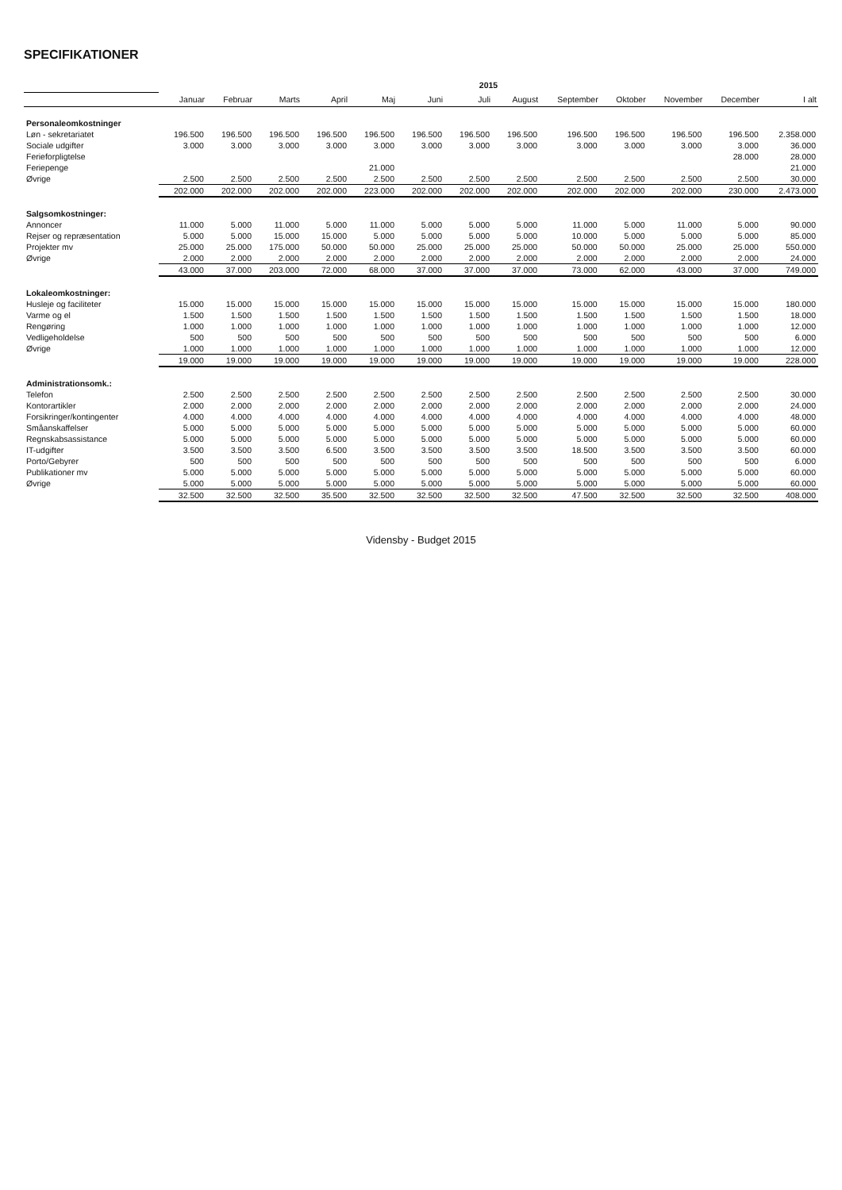SPECIFIKATIONER
| | 2015 | | | | | | | | | | | | |
| --- | --- | --- | --- | --- | --- | --- | --- | --- | --- | --- | --- | --- | --- |
| | Januar | Februar | Marts | April | Maj | Juni | Juli | August | September | Oktober | November | December | I alt |
| Personaleomkostninger | | | | | | | | | | | | | |
| Løn - sekretariatet | 196.500 | 196.500 | 196.500 | 196.500 | 196.500 | 196.500 | 196.500 | 196.500 | 196.500 | 196.500 | 196.500 | 196.500 | 2.358.000 |
| Sociale udgifter | 3.000 | 3.000 | 3.000 | 3.000 | 3.000 | 3.000 | 3.000 | 3.000 | 3.000 | 3.000 | 3.000 | 3.000 | 36.000 |
| Ferieforpligtelse | | | | | | | | | | | | 28.000 | 28.000 |
| Feriepenge | | | | | 21.000 | | | | | | | | 21.000 |
| Øvrige | 2.500 | 2.500 | 2.500 | 2.500 | 2.500 | 2.500 | 2.500 | 2.500 | 2.500 | 2.500 | 2.500 | 2.500 | 30.000 |
| | 202.000 | 202.000 | 202.000 | 202.000 | 223.000 | 202.000 | 202.000 | 202.000 | 202.000 | 202.000 | 202.000 | 230.000 | 2.473.000 |
| Salgsomkostninger: | | | | | | | | | | | | | |
| Annoncer | 11.000 | 5.000 | 11.000 | 5.000 | 11.000 | 5.000 | 5.000 | 5.000 | 11.000 | 5.000 | 11.000 | 5.000 | 90.000 |
| Rejser og repræsentation | 5.000 | 5.000 | 15.000 | 15.000 | 5.000 | 5.000 | 5.000 | 5.000 | 10.000 | 5.000 | 5.000 | 5.000 | 85.000 |
| Projekter mv | 25.000 | 25.000 | 175.000 | 50.000 | 50.000 | 25.000 | 25.000 | 25.000 | 50.000 | 50.000 | 25.000 | 25.000 | 550.000 |
| Øvrige | 2.000 | 2.000 | 2.000 | 2.000 | 2.000 | 2.000 | 2.000 | 2.000 | 2.000 | 2.000 | 2.000 | 2.000 | 24.000 |
| | 43.000 | 37.000 | 203.000 | 72.000 | 68.000 | 37.000 | 37.000 | 37.000 | 73.000 | 62.000 | 43.000 | 37.000 | 749.000 |
| Lokaleomkostninger: | | | | | | | | | | | | | |
| Husleje og faciliteter | 15.000 | 15.000 | 15.000 | 15.000 | 15.000 | 15.000 | 15.000 | 15.000 | 15.000 | 15.000 | 15.000 | 15.000 | 180.000 |
| Varme og el | 1.500 | 1.500 | 1.500 | 1.500 | 1.500 | 1.500 | 1.500 | 1.500 | 1.500 | 1.500 | 1.500 | 1.500 | 18.000 |
| Rengøring | 1.000 | 1.000 | 1.000 | 1.000 | 1.000 | 1.000 | 1.000 | 1.000 | 1.000 | 1.000 | 1.000 | 1.000 | 12.000 |
| Vedligeholdelse | 500 | 500 | 500 | 500 | 500 | 500 | 500 | 500 | 500 | 500 | 500 | 500 | 6.000 |
| Øvrige | 1.000 | 1.000 | 1.000 | 1.000 | 1.000 | 1.000 | 1.000 | 1.000 | 1.000 | 1.000 | 1.000 | 1.000 | 12.000 |
| | 19.000 | 19.000 | 19.000 | 19.000 | 19.000 | 19.000 | 19.000 | 19.000 | 19.000 | 19.000 | 19.000 | 19.000 | 228.000 |
| Administrationsomk.: | | | | | | | | | | | | | |
| Telefon | 2.500 | 2.500 | 2.500 | 2.500 | 2.500 | 2.500 | 2.500 | 2.500 | 2.500 | 2.500 | 2.500 | 2.500 | 30.000 |
| Kontorartikler | 2.000 | 2.000 | 2.000 | 2.000 | 2.000 | 2.000 | 2.000 | 2.000 | 2.000 | 2.000 | 2.000 | 2.000 | 24.000 |
| Forsikringer/kontingenter | 4.000 | 4.000 | 4.000 | 4.000 | 4.000 | 4.000 | 4.000 | 4.000 | 4.000 | 4.000 | 4.000 | 4.000 | 48.000 |
| Småanskaffelser | 5.000 | 5.000 | 5.000 | 5.000 | 5.000 | 5.000 | 5.000 | 5.000 | 5.000 | 5.000 | 5.000 | 5.000 | 60.000 |
| Regnskabsassistance | 5.000 | 5.000 | 5.000 | 5.000 | 5.000 | 5.000 | 5.000 | 5.000 | 5.000 | 5.000 | 5.000 | 5.000 | 60.000 |
| IT-udgifter | 3.500 | 3.500 | 3.500 | 6.500 | 3.500 | 3.500 | 3.500 | 3.500 | 18.500 | 3.500 | 3.500 | 3.500 | 60.000 |
| Porto/Gebyrer | 500 | 500 | 500 | 500 | 500 | 500 | 500 | 500 | 500 | 500 | 500 | 500 | 6.000 |
| Publikationer mv | 5.000 | 5.000 | 5.000 | 5.000 | 5.000 | 5.000 | 5.000 | 5.000 | 5.000 | 5.000 | 5.000 | 5.000 | 60.000 |
| Øvrige | 5.000 | 5.000 | 5.000 | 5.000 | 5.000 | 5.000 | 5.000 | 5.000 | 5.000 | 5.000 | 5.000 | 5.000 | 60.000 |
| | 32.500 | 32.500 | 32.500 | 35.500 | 32.500 | 32.500 | 32.500 | 32.500 | 47.500 | 32.500 | 32.500 | 32.500 | 408.000 |
Vidensby - Budget 2015